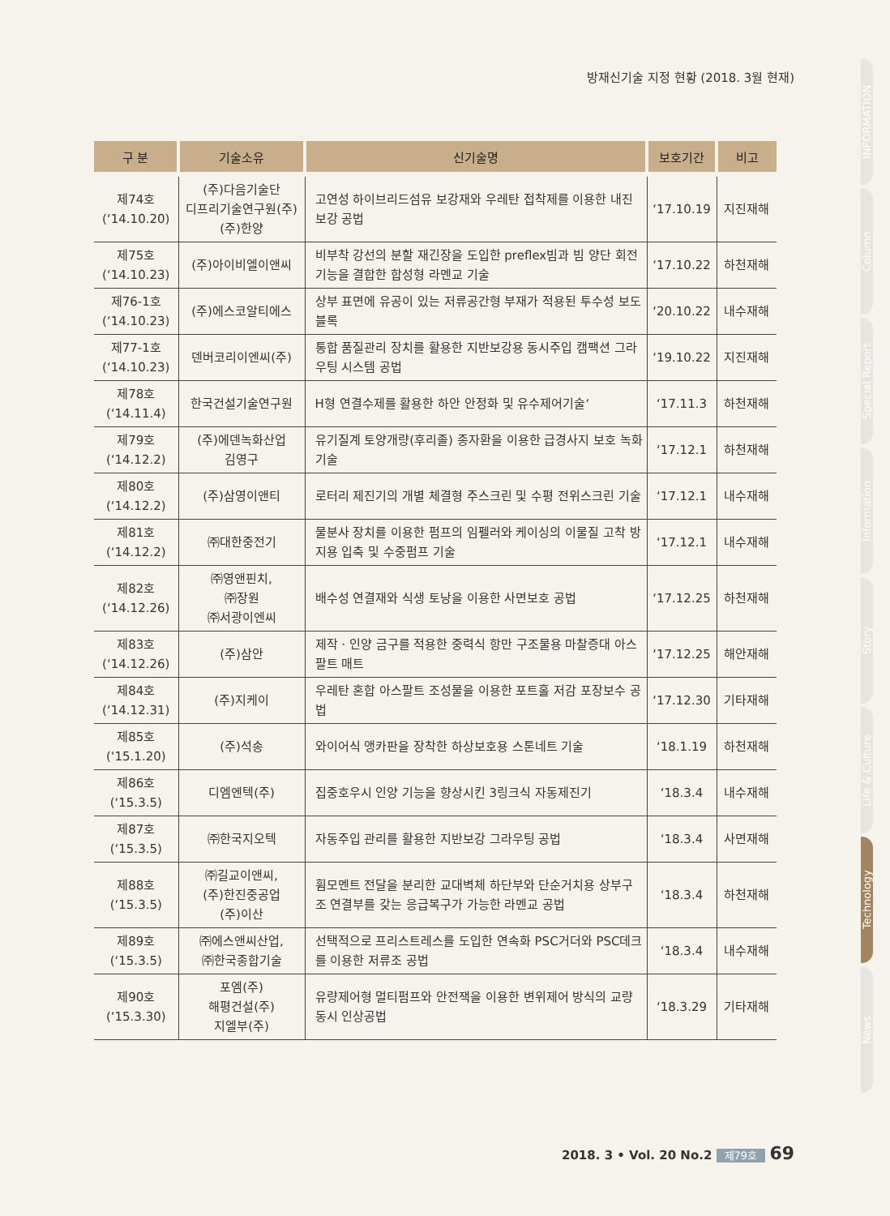방재신기술 지정 현황 (2018. 3월 현재)
| 구 분 | 기술소유 | 신기술명 | 보호기간 | 비고 |
| --- | --- | --- | --- | --- |
| 제74호 (‘14.10.20) | (주)다음기술단 디프리기술연구원(주) (주)한양 | 고연성 하이브리드섬유 보강재와 우레탄 접착제를 이용한 내진보강 공법 | ‘17.10.19 | 지진재해 |
| 제75호 (‘14.10.23) | (주)아이비엘이앤씨 | 비부착 강선의 분할 재긴장을 도입한 preflex빔과 빔 양단 회전기능을 결합한 합성형 라멘교 기술 | ‘17.10.22 | 하천재해 |
| 제76-1호 (‘14.10.23) | (주)에스코알티에스 | 상부 표면에 유공이 있는 저류공간형 부재가 적용된 투수성 보도 블록 | ‘20.10.22 | 내수재해 |
| 제77-1호 (‘14.10.23) | 덴버코리이엔씨(주) | 통합 품질관리 장치를 활용한 지반보강용 동시주입 캠팩션 그라우팅 시스템 공법 | ‘19.10.22 | 지진재해 |
| 제78호 (‘14.11.4) | 한국건설기술연구원 | H형 연결수제를 활용한 하안 안정화 및 유수제어기술‘ | ‘17.11.3 | 하천재해 |
| 제79호 (‘14.12.2) | (주)에덴녹화산업 김영구 | 유기질계 토양개량(후리졸) 종자환을 이용한 급경사지 보호 녹화 기술 | ‘17.12.1 | 하천재해 |
| 제80호 (‘14.12.2) | (주)삼영이앤티 | 로터리 제진기의 개별 체결형 주스크린 및 수평 전위스크린 기술 | ‘17.12.1 | 내수재해 |
| 제81호 (‘14.12.2) | ㈜대한중전기 | 물분사 장치를 이용한 펌프의 임펠러와 케이싱의 이물질 고착 방지용 입축 및 수중펌프 기술 | ‘17.12.1 | 내수재해 |
| 제82호 (‘14.12.26) | ㈜영앤핀치, ㈜장원 ㈜서광이엔씨 | 배수성 연결재와 식생 토낭을 이용한 사면보호 공법 | ‘17.12.25 | 하천재해 |
| 제83호 (‘14.12.26) | (주)삼안 | 제작 · 인양 금구를 적용한 중력식 항만 구조물용 마찰증대 아스팔트 매트 | ‘17.12.25 | 해안재해 |
| 제84호 (‘14.12.31) | (주)지케이 | 우레탄 혼합 아스팔트 조성물을 이용한 포트홀 저감 포장보수 공법 | ‘17.12.30 | 기타재해 |
| 제85호 (‘15.1.20) | (주)석송 | 와이어식 앵카판을 장착한 하상보호용 스톤네트 기술 | ‘18.1.19 | 하천재해 |
| 제86호 (‘15.3.5) | 디엠엔텍(주) | 집중호우시 인양 기능을 향상시킨 3링크식 자동제진기 | ‘18.3.4 | 내수재해 |
| 제87호 (‘15.3.5) | ㈜한국지오텍 | 자동주입 관리를 활용한 지반보강 그라우팅 공법 | ‘18.3.4 | 사면재해 |
| 제88호 (‘15.3.5) | ㈜길교이앤씨, (주)한진중공업 (주)이산 | 휨모멘트 전달을 분리한 교대벽체 하단부와 단순거치용 상부구조 연결부를 갖는 응급복구가 가능한 라멘교 공법 | ‘18.3.4 | 하천재해 |
| 제89호 (‘15.3.5) | ㈜에스앤씨산업, ㈜한국종합기술 | 선택적으로 프리스트레스를 도입한 연속화 PSC거더와 PSC데크를 이용한 저류조 공법 | ‘18.3.4 | 내수재해 |
| 제90호 (‘15.3.30) | 포엠(주) 해평건설(주) 지엘부(주) | 유량제어형 멀티펌프와 안전잭을 이용한 변위제어 방식의 교량동시 인상공법 | ‘18.3.29 | 기타재해 |
INFORMATION
Column
Special Report
Information
Story
Life & Culture
Technology
News
2018. 3 • Vol. 20 No.2 제79호 69